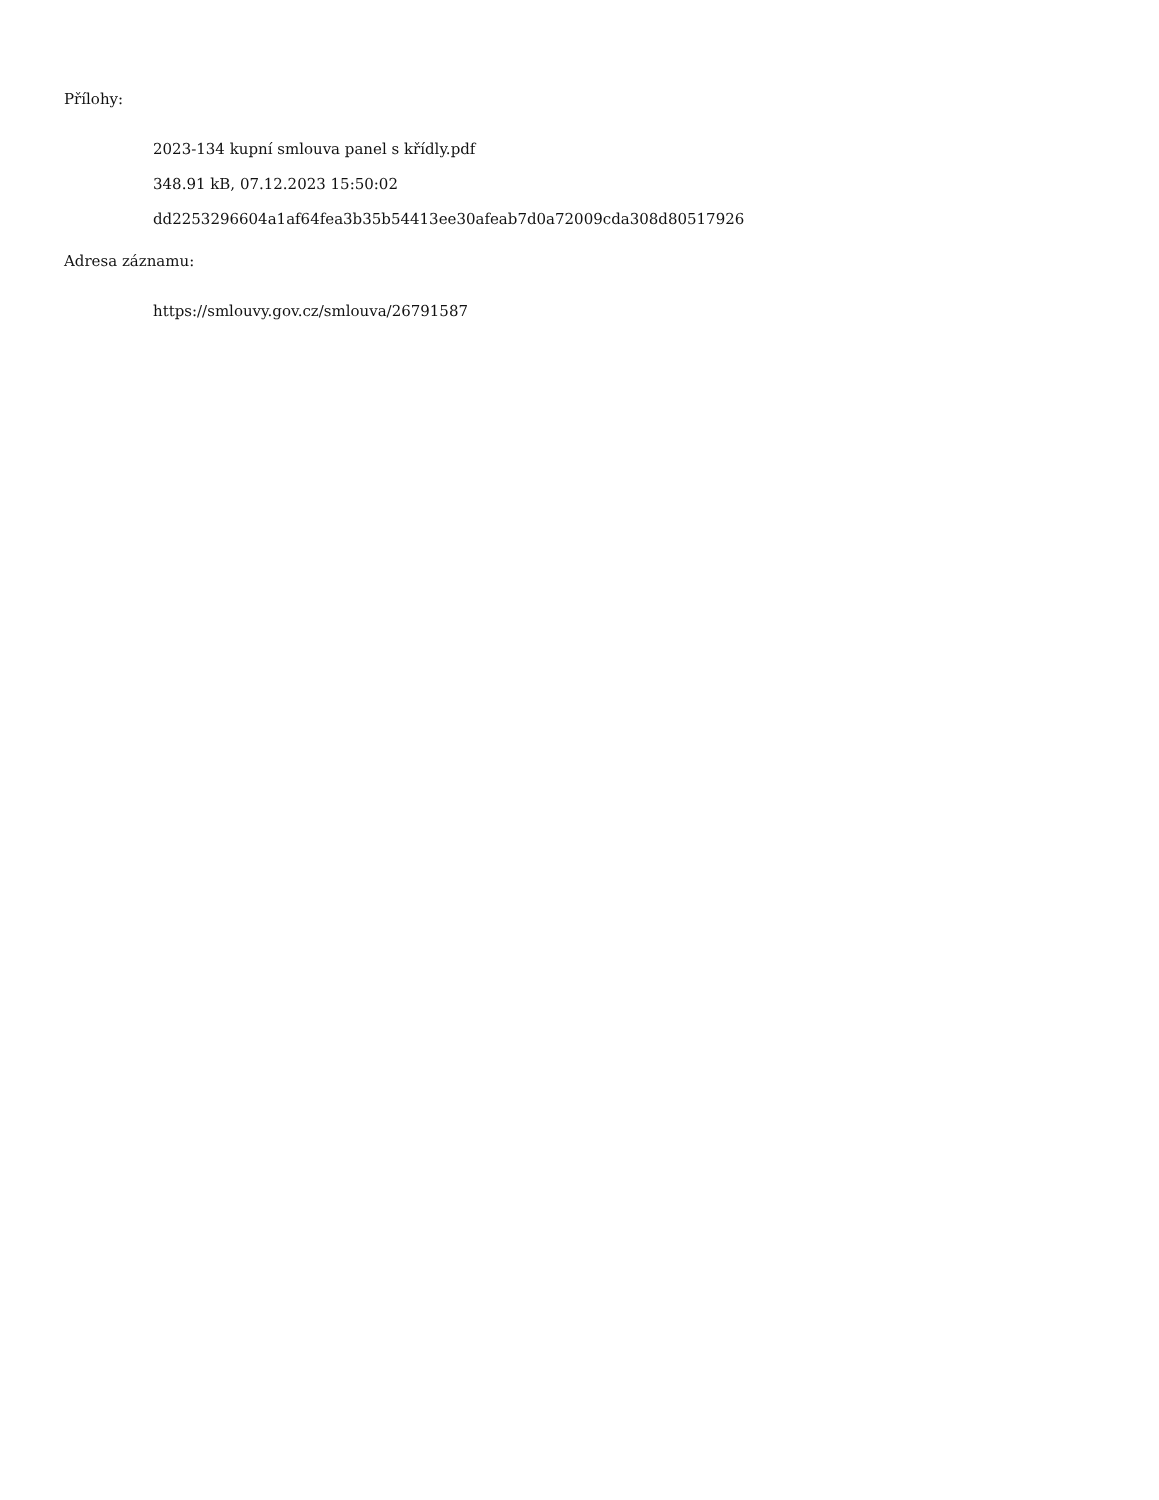Přílohy:
2023-134 kupní smlouva panel s křídly.pdf
348.91 kB, 07.12.2023 15:50:02
dd2253296604a1af64fea3b35b54413ee30afeab7d0a72009cda308d80517926
Adresa záznamu:
https://smlouvy.gov.cz/smlouva/26791587